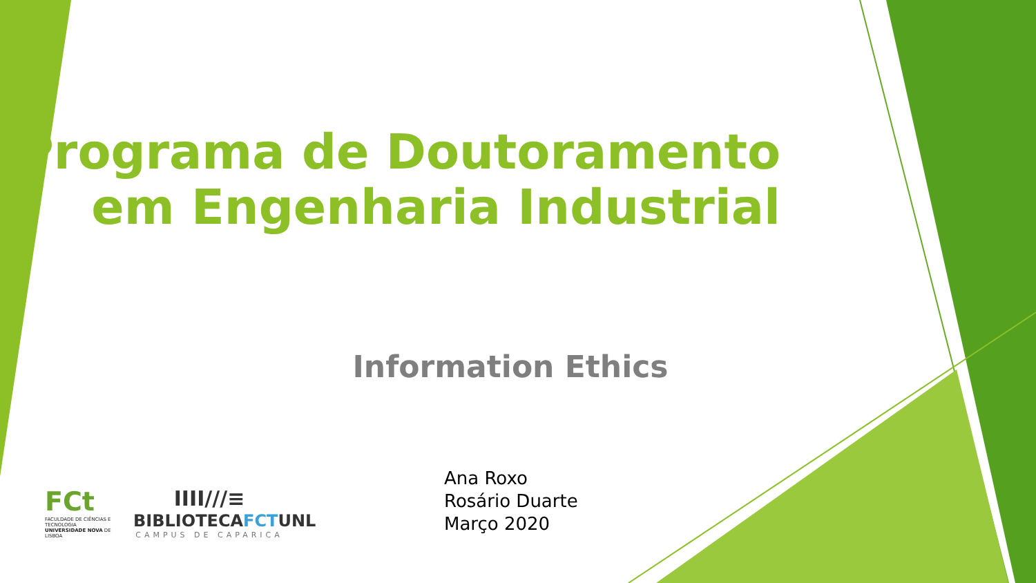Programa de Doutoramento
em Engenharia Industrial
Information Ethics
FCt
FACULDADE DE CIÊNCIAS E TECNOLOGIA UNIVERSIDADE NOVA DE LISBOA
IIII///≡
BIBLIOTECAFCTUNL
CAMPUS DE CAPARICA
Ana Roxo
Rosário Duarte
Março 2020